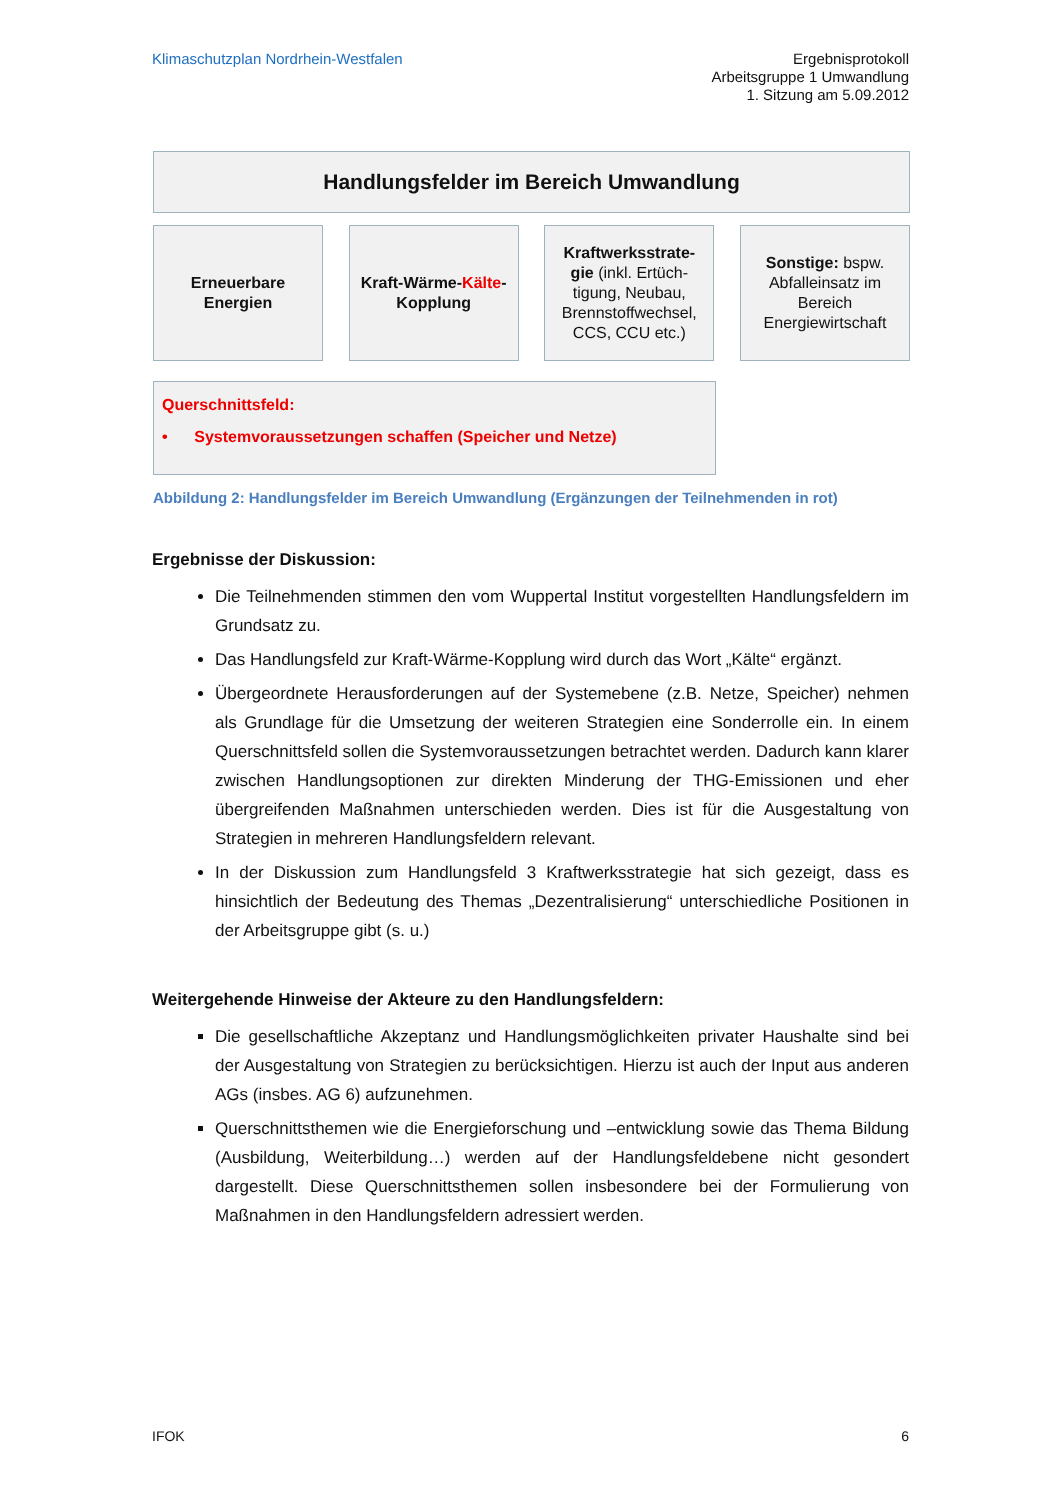Klimaschutzplan Nordrhein-Westfalen
Ergebnisprotokoll
Arbeitsgruppe 1 Umwandlung
1. Sitzung am 5.09.2012
Handlungsfelder im Bereich Umwandlung
Erneuerbare
Energien
Kraft-Wärme-Kälte-
Kopplung
Kraftwerksstrate-
gie (inkl. Ertüch-
tigung, Neubau,
Brennstoffwechsel,
CCS, CCU etc.)
Sonstige: bspw.
Abfalleinsatz im
Bereich
Energiewirtschaft
Querschnittsfeld:
• Systemvoraussetzungen schaffen (Speicher und Netze)
Abbildung 2: Handlungsfelder im Bereich Umwandlung (Ergänzungen der Teilnehmenden in rot)
Ergebnisse der Diskussion:
Die Teilnehmenden stimmen den vom Wuppertal Institut vorgestellten Handlungsfeldern im Grundsatz zu.
Das Handlungsfeld zur Kraft-Wärme-Kopplung wird durch das Wort „Kälte“ ergänzt.
Übergeordnete Herausforderungen auf der Systemebene (z.B. Netze, Speicher) nehmen als Grundlage für die Umsetzung der weiteren Strategien eine Sonderrolle ein. In einem Querschnittsfeld sollen die Systemvoraussetzungen betrachtet werden. Dadurch kann klarer zwischen Handlungsoptionen zur direkten Minderung der THG-Emissionen und eher übergreifenden Maßnahmen unterschieden werden. Dies ist für die Ausgestaltung von Strategien in mehreren Handlungsfeldern relevant.
In der Diskussion zum Handlungsfeld 3 Kraftwerksstrategie hat sich gezeigt, dass es hinsichtlich der Bedeutung des Themas „Dezentralisierung“ unterschiedliche Positionen in der Arbeitsgruppe gibt (s. u.)
Weitergehende Hinweise der Akteure zu den Handlungsfeldern:
Die gesellschaftliche Akzeptanz und Handlungsmöglichkeiten privater Haushalte sind bei der Ausgestaltung von Strategien zu berücksichtigen. Hierzu ist auch der Input aus anderen AGs (insbes. AG 6) aufzunehmen.
Querschnittsthemen wie die Energieforschung und –entwicklung sowie das Thema Bildung (Ausbildung, Weiterbildung…) werden auf der Handlungsfeldebene nicht gesondert dargestellt. Diese Querschnittsthemen sollen insbesondere bei der Formulierung von Maßnahmen in den Handlungsfeldern adressiert werden.
IFOK 6